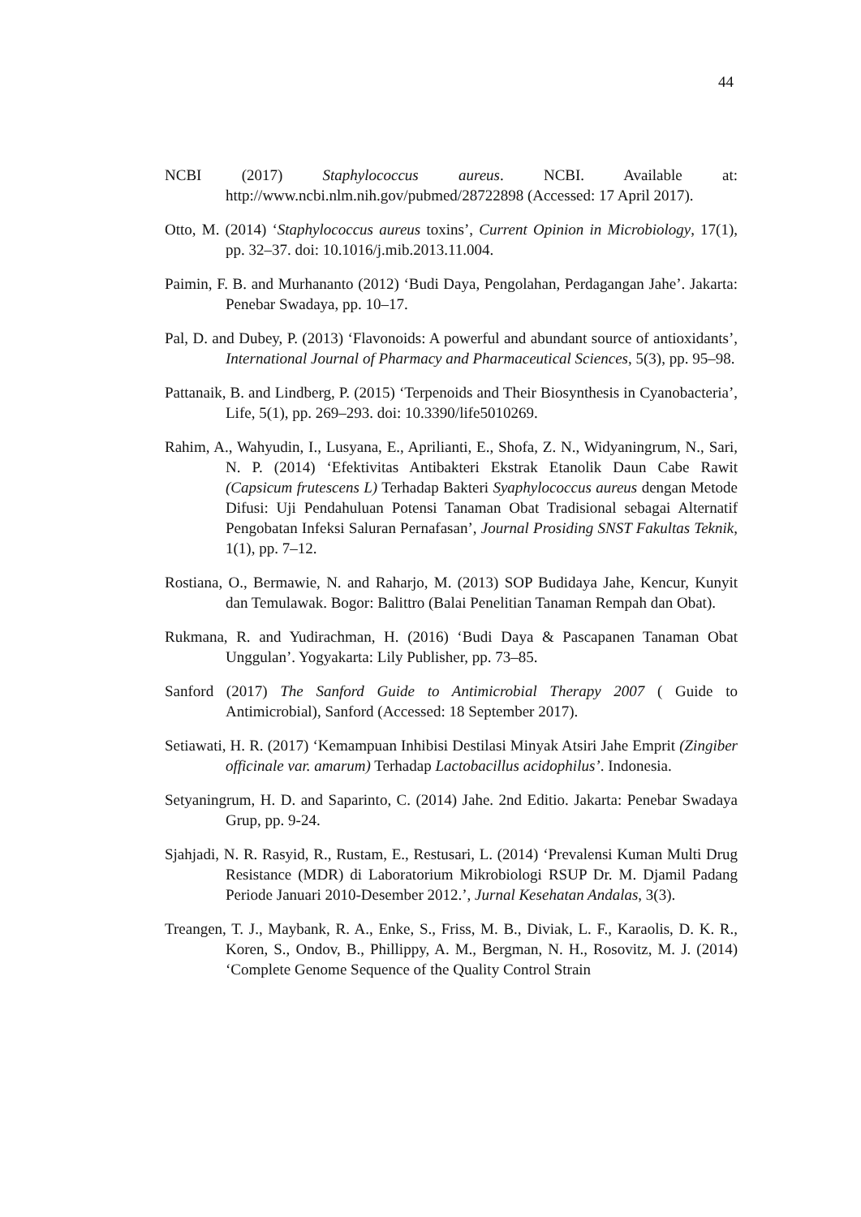44
NCBI (2017) Staphylococcus aureus. NCBI. Available at: http://www.ncbi.nlm.nih.gov/pubmed/28722898 (Accessed: 17 April 2017).
Otto, M. (2014) ‘Staphylococcus aureus toxins’, Current Opinion in Microbiology, 17(1), pp. 32–37. doi: 10.1016/j.mib.2013.11.004.
Paimin, F. B. and Murhananto (2012) ‘Budi Daya, Pengolahan, Perdagangan Jahe’. Jakarta: Penebar Swadaya, pp. 10–17.
Pal, D. and Dubey, P. (2013) ‘Flavonoids: A powerful and abundant source of antioxidants’, International Journal of Pharmacy and Pharmaceutical Sciences, 5(3), pp. 95–98.
Pattanaik, B. and Lindberg, P. (2015) ‘Terpenoids and Their Biosynthesis in Cyanobacteria’, Life, 5(1), pp. 269–293. doi: 10.3390/life5010269.
Rahim, A., Wahyudin, I., Lusyana, E., Aprilianti, E., Shofa, Z. N., Widyaningrum, N., Sari, N. P. (2014) ‘Efektivitas Antibakteri Ekstrak Etanolik Daun Cabe Rawit (Capsicum frutescens L) Terhadap Bakteri Syaphylococcus aureus dengan Metode Difusi: Uji Pendahuluan Potensi Tanaman Obat Tradisional sebagai Alternatif Pengobatan Infeksi Saluran Pernafasan’, Journal Prosiding SNST Fakultas Teknik, 1(1), pp. 7–12.
Rostiana, O., Bermawie, N. and Raharjo, M. (2013) SOP Budidaya Jahe, Kencur, Kunyit dan Temulawak. Bogor: Balittro (Balai Penelitian Tanaman Rempah dan Obat).
Rukmana, R. and Yudirachman, H. (2016) ‘Budi Daya & Pascapanen Tanaman Obat Unggulan’. Yogyakarta: Lily Publisher, pp. 73–85.
Sanford (2017) The Sanford Guide to Antimicrobial Therapy 2007 ( Guide to Antimicrobial), Sanford (Accessed: 18 September 2017).
Setiawati, H. R. (2017) ‘Kemampuan Inhibisi Destilasi Minyak Atsiri Jahe Emprit (Zingiber officinale var. amarum) Terhadap Lactobacillus acidophilus’. Indonesia.
Setyaningrum, H. D. and Saparinto, C. (2014) Jahe. 2nd Editio. Jakarta: Penebar Swadaya Grup, pp. 9-24.
Sjahjadi, N. R. Rasyid, R., Rustam, E., Restusari, L. (2014) ‘Prevalensi Kuman Multi Drug Resistance (MDR) di Laboratorium Mikrobiologi RSUP Dr. M. Djamil Padang Periode Januari 2010-Desember 2012.’, Jurnal Kesehatan Andalas, 3(3).
Treangen, T. J., Maybank, R. A., Enke, S., Friss, M. B., Diviak, L. F., Karaolis, D. K. R., Koren, S., Ondov, B., Phillippy, A. M., Bergman, N. H., Rosovitz, M. J. (2014) ‘Complete Genome Sequence of the Quality Control Strain